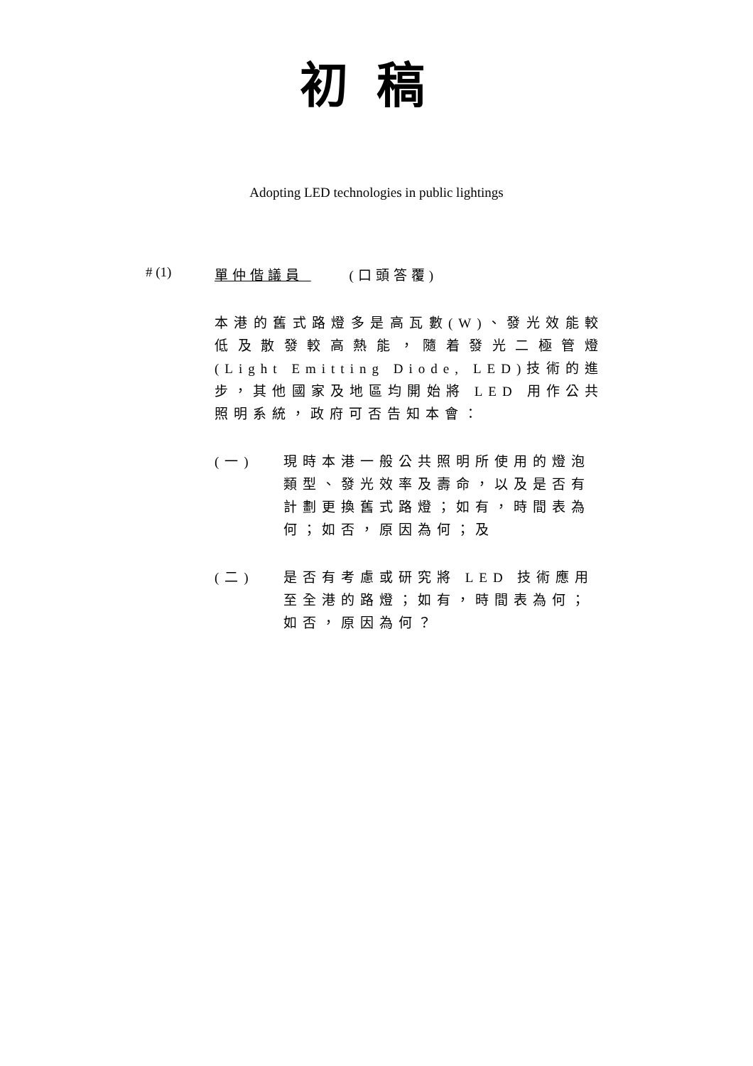初稿
Adopting LED technologies in public lightings
# (1) 單仲偕議員 (口頭答覆)
本港的舊式路燈多是高瓦數(W)、發光效能較低及散發較高熱能，隨着發光二極管燈(Light Emitting Diode, LED)技術的進步，其他國家及地區均開始將 LED 用作公共照明系統，政府可否告知本會：
(一) 現時本港一般公共照明所使用的燈泡類型、發光效率及壽命，以及是否有計劃更換舊式路燈；如有，時間表為何；如否，原因為何；及
(二) 是否有考慮或研究將 LED 技術應用至全港的路燈；如有，時間表為何；如否，原因為何？